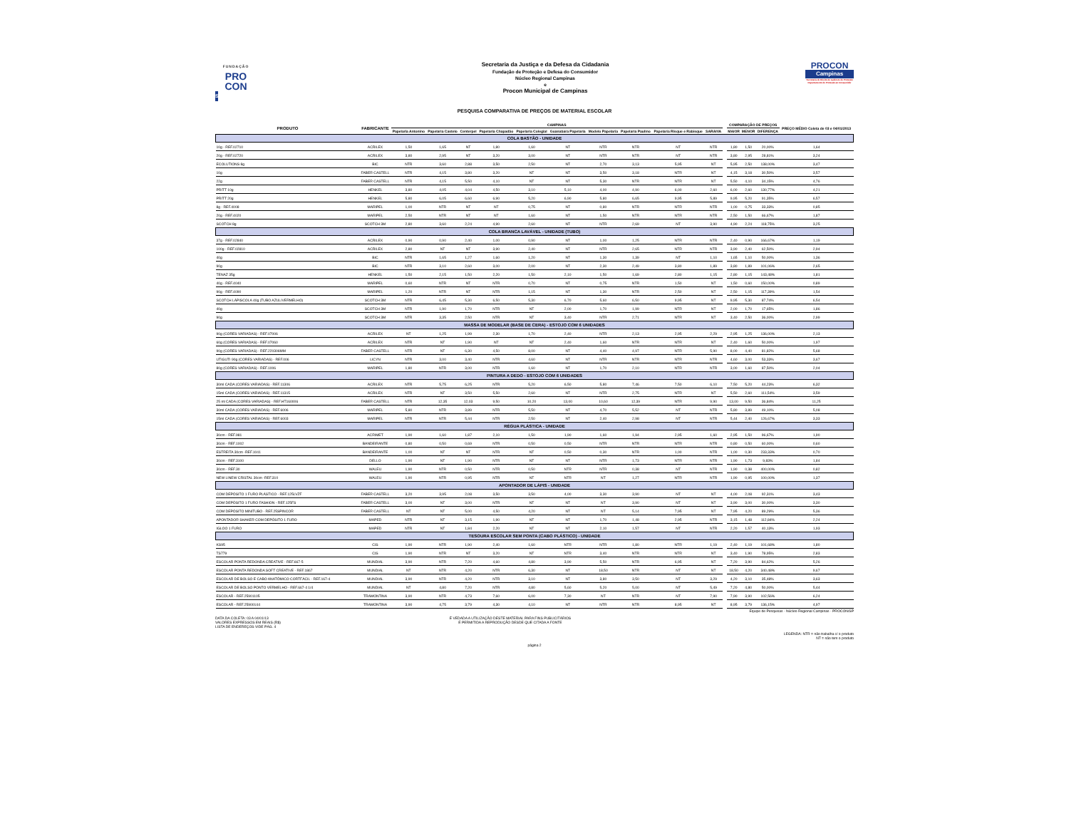FUNDAÇÃO
PRO
CON
SP
Secretaria da Justiça e da Defesa da Cidadania
Fundação de Proteção e Defesa do Consumidor
Núcleo Regional Campinas
e
Procon Municipal de Campinas
PROCON
Campinas
Secretaria de Direito de Gabinete de Proteção
Departamento de Proteção ao Consumidor
PESQUISA COMPARATIVA DE PREÇOS DE MATERIAL ESCOLAR
| PRODUTO | FABRICANTE | CAMPINAS | | | | | | | | | | | COMPARAÇÃO DE PREÇOS | | | PREÇO MÉDIO Coleta de 03 e 04/01/2013 |
| --- | --- | --- | --- | --- | --- | --- | --- | --- | --- | --- | --- | --- | --- | --- | --- | --- |
| | | Papelaria Antonino | Papelaria Castelo | Centerpel | Papelaria Chapadão | Papelaria Colegial | Guanabara Papelaria | Modelo Papelaria | Papelaria Paulino | Papelaria Risque e Rabisque | SARAIVA | | MAIOR | MENOR | DIFERENÇA | |
| COLA BASTÃO - UNIDADE | | | | | | | | | | | | | | | | |
| 10g - REF.02710 | ACRILEX | 1,50 | 1,65 | NT | 1,80 | 1,60 | NT | NTR | NTR | NT | NTR | | 1,80 | 1,50 | 20,00% | 1,64 |
| 20g - REF.02720 | ACRILEX | 3,80 | 2,95 | NT | 3,20 | 3,00 | NT | NTR | NTR | NT | NTR | | 3,80 | 2,95 | 28,81% | 3,24 |
| ECOLUTIONS 8g | BIC | NTR | 3,60 | 2,88 | 3,50 | 2,50 | NT | 2,70 | 3,13 | 5,95 | NT | | 5,95 | 2,50 | 138,00% | 3,47 |
| 10g | FABER CASTELL | NTR | 4,15 | 3,80 | 3,20 | NT | NT | 3,50 | 3,18 | NTR | NT | | 4,15 | 3,18 | 30,50% | 3,57 |
| 22g | FABER CASTELL | NTR | 4,15 | 5,50 | 4,10 | NT | NT | 5,30 | NTR | NTR | NT | | 5,50 | 4,10 | 34,15% | 4,76 |
| PRITT 10g | HENKEL | 3,80 | 4,05 | 4,04 | 4,50 | 3,10 | 5,10 | 4,00 | 4,90 | 6,00 | 2,60 | | 6,00 | 2,60 | 130,77% | 4,21 |
| PRITT 20g | HENKEL | 5,80 | 6,05 | 6,60 | 6,90 | 5,20 | 6,90 | 5,80 | 6,65 | 9,95 | 5,89 | | 9,95 | 5,20 | 91,35% | 6,57 |
| 8g - REF.4008 | MARIPEL | 1,00 | NTR | NT | NT | 0,75 | NT | 0,80 | NTR | NTR | NTR | | 1,00 | 0,75 | 33,33% | 0,85 |
| 20g - REF.4020 | MARIPEL | 2,50 | NTR | NT | NT | 1,60 | NT | 1,50 | NTR | NTR | NTR | | 2,50 | 1,50 | 66,67% | 1,87 |
| SCOTCH 8g | SCOTCH 3M | 2,80 | 3,60 | 2,24 | 4,90 | 2,60 | NT | NTR | 2,69 | NT | 3,90 | | 4,90 | 2,24 | 118,75% | 3,25 |
| COLA BRANCA LAVÁVEL - UNIDADE (TUBO) | | | | | | | | | | | | | | | | |
| 37g - REF.02840 | ACRILEX | 0,90 | 0,90 | 2,40 | 1,00 | 0,90 | NT | 1,00 | 1,25 | NTR | NTR | | 2,40 | 0,90 | 166,67% | 1,19 |
| 100g - REF.02810 | ACRILEX | 2,80 | NT | NT | 3,90 | 2,40 | NT | NTR | 2,65 | NTR | NTR | | 3,90 | 2,40 | 62,50% | 2,94 |
| 40g | BIC | NTR | 1,65 | 1,27 | 1,60 | 1,20 | NT | 1,30 | 1,39 | NT | 1,10 | | 1,65 | 1,10 | 50,00% | 1,36 |
| 90g | BIC | NTR | 3,10 | 2,60 | 3,00 | 2,00 | NT | 2,30 | 2,49 | 3,80 | 1,89 | | 3,80 | 1,89 | 101,06% | 2,65 |
| TENAZ 35g | HENKEL | 1,50 | 2,15 | 1,50 | 2,20 | 1,50 | 2,10 | 1,50 | 1,69 | 2,80 | 1,15 | | 2,80 | 1,15 | 143,48% | 1,81 |
| 40g - REF.4040 | MARIPEL | 0,60 | NTR | NT | NTR | 0,70 | NT | 0,75 | NTR | 1,50 | NT | | 1,50 | 0,60 | 150,00% | 0,89 |
| 90g - REF.4090 | MARIPEL | 1,20 | NTR | NT | NTR | 1,15 | NT | 1,30 | NTR | 2,50 | NT | | 2,50 | 1,15 | 117,39% | 1,54 |
| SCOTCH LÁPISCOLA 40g (TUBO AZUL/VERMELHO) | SCOTCH 3M | NTR | 6,45 | 5,30 | 6,50 | 5,30 | 6,70 | 5,60 | 6,50 | 9,95 | NT | | 9,95 | 5,30 | 87,74% | 6,54 |
| 40g | SCOTCH 3M | NTR | 1,90 | 1,70 | NTR | NT | 2,00 | 1,70 | 1,99 | NTR | NT | | 2,00 | 1,70 | 17,65% | 1,86 |
| 90g | SCOTCH 3M | NTR | 3,35 | 2,50 | NTR | NT | 3,40 | NTR | 2,71 | NTR | NT | | 3,40 | 2,50 | 36,00% | 2,99 |
| MASSA DE MODELAR (BASE DE CERA) - ESTOJO COM 6 UNIDADES | | | | | | | | | | | | | | | | |
| 90g (CORES VARIADAS) - REF.07006 | ACRILEX | NT | 1,25 | 1,99 | 2,30 | 1,70 | 2,40 | NTR | 2,13 | 2,95 | 2,29 | | 2,95 | 1,25 | 136,00% | 2,13 |
| 60g (CORES VARIADAS) - REF.07060 | ACRILEX | NTR | NT | 1,90 | NT | NT | 2,40 | 1,60 | NTR | NTR | NT | | 2,40 | 1,60 | 50,00% | 1,97 |
| 90g (CORES VARIADAS) - REF.220306MM | FABER CASTELL | NTR | NT | 6,30 | 4,50 | 8,00 | NT | 4,40 | 4,97 | NTR | 5,90 | | 8,00 | 4,40 | 81,82% | 5,68 |
| UTIGUTI 90g (CORES VARIADAS) - REF.006 | LICYN | NTR | 3,00 | 3,40 | NTR | 4,60 | NT | NTR | NTR | NTR | NTR | | 4,60 | 3,00 | 53,33% | 3,67 |
| 80g (CORES VARIADAS) - REF.1006 | MARIPEL | 1,80 | NTR | 3,00 | NTR | 1,60 | NT | 1,70 | 2,10 | NTR | NTR | | 3,00 | 1,60 | 87,50% | 2,04 |
| PINTURA A DEDO - ESTOJO COM 6 UNIDADES | | | | | | | | | | | | | | | | |
| 30ml CADA (CORES VARIADAS) - REF.11306 | ACRILEX | NTR | 5,75 | 6,25 | NTR | 5,20 | 6,50 | 5,80 | 7,46 | 7,50 | 6,10 | | 7,50 | 5,20 | 44,23% | 6,32 |
| 15ml CADA (CORES VARIADAS) - REF.11315 | ACRILEX | NTR | NT | 3,50 | 5,50 | 2,60 | NT | NTR | 2,75 | NTR | NT | | 5,50 | 2,60 | 111,54% | 3,59 |
| 25 ml CADA (CORES VARIADAS) - REF.HT160006 | FABER CASTELL | NTR | 12,35 | 12,03 | 9,50 | 10,20 | 13,00 | 10,60 | 12,39 | NTR | 9,90 | | 13,00 | 9,50 | 36,84% | 11,25 |
| 30ml CADA (CORES VARIADAS) - REF.6006 | MARIPEL | 5,80 | NTR | 3,89 | NTR | 5,50 | NT | 4,70 | 5,52 | NT | NTR | | 5,80 | 3,89 | 49,10% | 5,08 |
| 15ml CADA (CORES VARIADAS) - REF.6003 | MARIPEL | NTR | NTR | 5,44 | NTR | 2,50 | NT | 2,40 | 2,98 | NT | NTR | | 5,44 | 2,40 | 126,67% | 3,33 |
| RÉGUA PLÁSTICA - UNIDADE | | | | | | | | | | | | | | | | |
| 30cm - REF.981 | ACRIMET | 1,90 | 1,60 | 1,87 | 2,10 | 1,50 | 1,90 | 1,60 | 1,94 | 2,95 | 1,60 | | 2,95 | 1,50 | 96,67% | 1,90 |
| 30cm - REF.1002 | BANDEIRANTE | 0,80 | 0,50 | 0,69 | NTR | 0,50 | 0,50 | NTR | NTR | NTR | NTR | | 0,80 | 0,50 | 60,00% | 0,60 |
| ESTREITA 30cm -REF.1041 | BANDEIRANTE | 1,00 | NT | NT | NTR | NT | 0,50 | 0,30 | NTR | 1,00 | NTR | | 1,00 | 0,30 | 233,33% | 0,70 |
| 30cm - REF.3100 | DELLO | 1,90 | NT | 1,90 | NTR | NT | NT | NTR | 1,73 | NTR | NTR | | 1,90 | 1,73 | 9,83% | 1,84 |
| 30cm - REF.30 | WALEU | 1,90 | NTR | 0,50 | NTR | 0,50 | NTR | NTR | 0,38 | NT | NTR | | 1,90 | 0,38 | 400,00% | 0,82 |
| NEW LINEW CRISTAL 30cm -REF.310 | WALEU | 1,90 | NTR | 0,95 | NTR | NT | NTR | NT | 1,27 | NTR | NTR | | 1,90 | 0,95 | 100,00% | 1,37 |
| APONTADOR DE LÁPIS - UNIDADE | | | | | | | | | | | | | | | | |
| COM DEPÓSITO 1 FURO PLÁSTICO - REF.125LVZF | FABER CASTELL | 3,20 | 3,95 | 2,08 | 3,50 | 3,50 | 4,00 | 3,30 | 3,90 | NT | NT | | 4,00 | 2,08 | 92,31% | 3,43 |
| COM DEPÓSITO 1 FURO FASHION - REF.125FS | FABER CASTELL | 3,00 | NT | 3,00 | NTR | NT | NT | NT | 3,90 | NT | NT | | 3,90 | 3,00 | 30,00% | 3,30 |
| COM DEPÓSITO MINITUBO - REF.25SPINCOR | FABER CASTELL | NT | NT | 5,00 | 4,50 | 4,20 | NT | NT | 5,14 | 7,95 | NT | | 7,95 | 4,20 | 89,29% | 5,36 |
| APONTADOR SHAKER COM DEPÓSITO 1 FURO | MAPED | NTR | NT | 3,15 | 1,90 | NT | NT | 1,70 | 1,48 | 2,95 | NTR | | 3,15 | 1,48 | 112,84% | 2,24 |
| IGLOO 1 FURO | MAPED | NTR | NT | 1,84 | 2,20 | NT | NT | 2,10 | 1,57 | NT | NTR | | 2,20 | 1,57 | 40,13% | 1,93 |
| TESOURA ESCOLAR SEM PONTA (CABO PLÁSTICO) - UNIDADE | | | | | | | | | | | | | | | | |
| KS95 | CIS | 1,90 | NTR | 1,90 | 2,40 | 1,60 | NTR | NTR | 1,80 | NTR | 1,19 | | 2,40 | 1,19 | 101,68% | 1,80 |
| TS779 | CIS | 1,90 | NTR | NT | 3,20 | NT | NTR | 3,40 | NTR | NTR | NT | | 3,40 | 1,90 | 78,95% | 2,83 |
| ESCOLAR PONTA REDONDA CREATIVE - REF.667-5 | MUNDIAL | 3,90 | NTR | 7,20 | 4,60 | 4,80 | 3,90 | 5,50 | NTR | 6,95 | NT | | 7,20 | 3,90 | 84,62% | 5,26 |
| ESCOLAR PONTA REDONDA SOFT CREATIVE - REF.1867 | MUNDIAL | NT | NTR | 4,20 | NTR | 6,30 | NT | 18,50 | NTR | NT | NT | | 18,50 | 4,20 | 340,48% | 9,67 |
| ESCOLAR DE BOLSO E CABO ANATÔMICO CORTFÁCIL - REF.167-4 | MUNDIAL | 3,90 | NTR | 4,20 | NTR | 3,10 | NT | 3,80 | 3,50 | NT | 3,29 | | 4,20 | 3,10 | 35,48% | 3,63 |
| ESCOLAR DE BOLSO PONTO VERMELHO - REF.667-4 1/4 | MUNDIAL | NT | 4,80 | 7,20 | NTR | 4,80 | 5,60 | 5,20 | 5,00 | NT | 5,49 | | 7,20 | 4,80 | 50,00% | 5,44 |
| ESCOLAR - REF.25901105 | TRAMONTINA | 3,90 | NTR | 4,73 | 7,60 | 6,00 | 7,30 | NT | NTR | NT | 7,90 | | 7,90 | 3,90 | 102,56% | 6,24 |
| ESCOLAR - REF.25900144 | TRAMONTINA | 3,90 | 4,75 | 3,79 | 4,30 | 4,10 | NT | NTR | NTR | 8,95 | NT | | 8,95 | 3,79 | 136,15% | 4,97 |
Equipe de Pesquisas - Núcleo Regional Campinas - PROCON/SP
DATA DA COLETA: 03 A 04/01/13
VALORES EXPRESSOS EM REAIS (R$)
LISTA DE ENDEREÇOS VIDE PÁG. 4
É VEDADA A UTILIZAÇÃO DESTE MATERIAL PARA FINS PUBLICITÁRIOS
É PERMITIDA A REPRODUÇÃO DESDE QUE CITADA A FONTE
LEGENDA: NTR = não trabalha c/ o produto
NT = não tem o produto
página 2